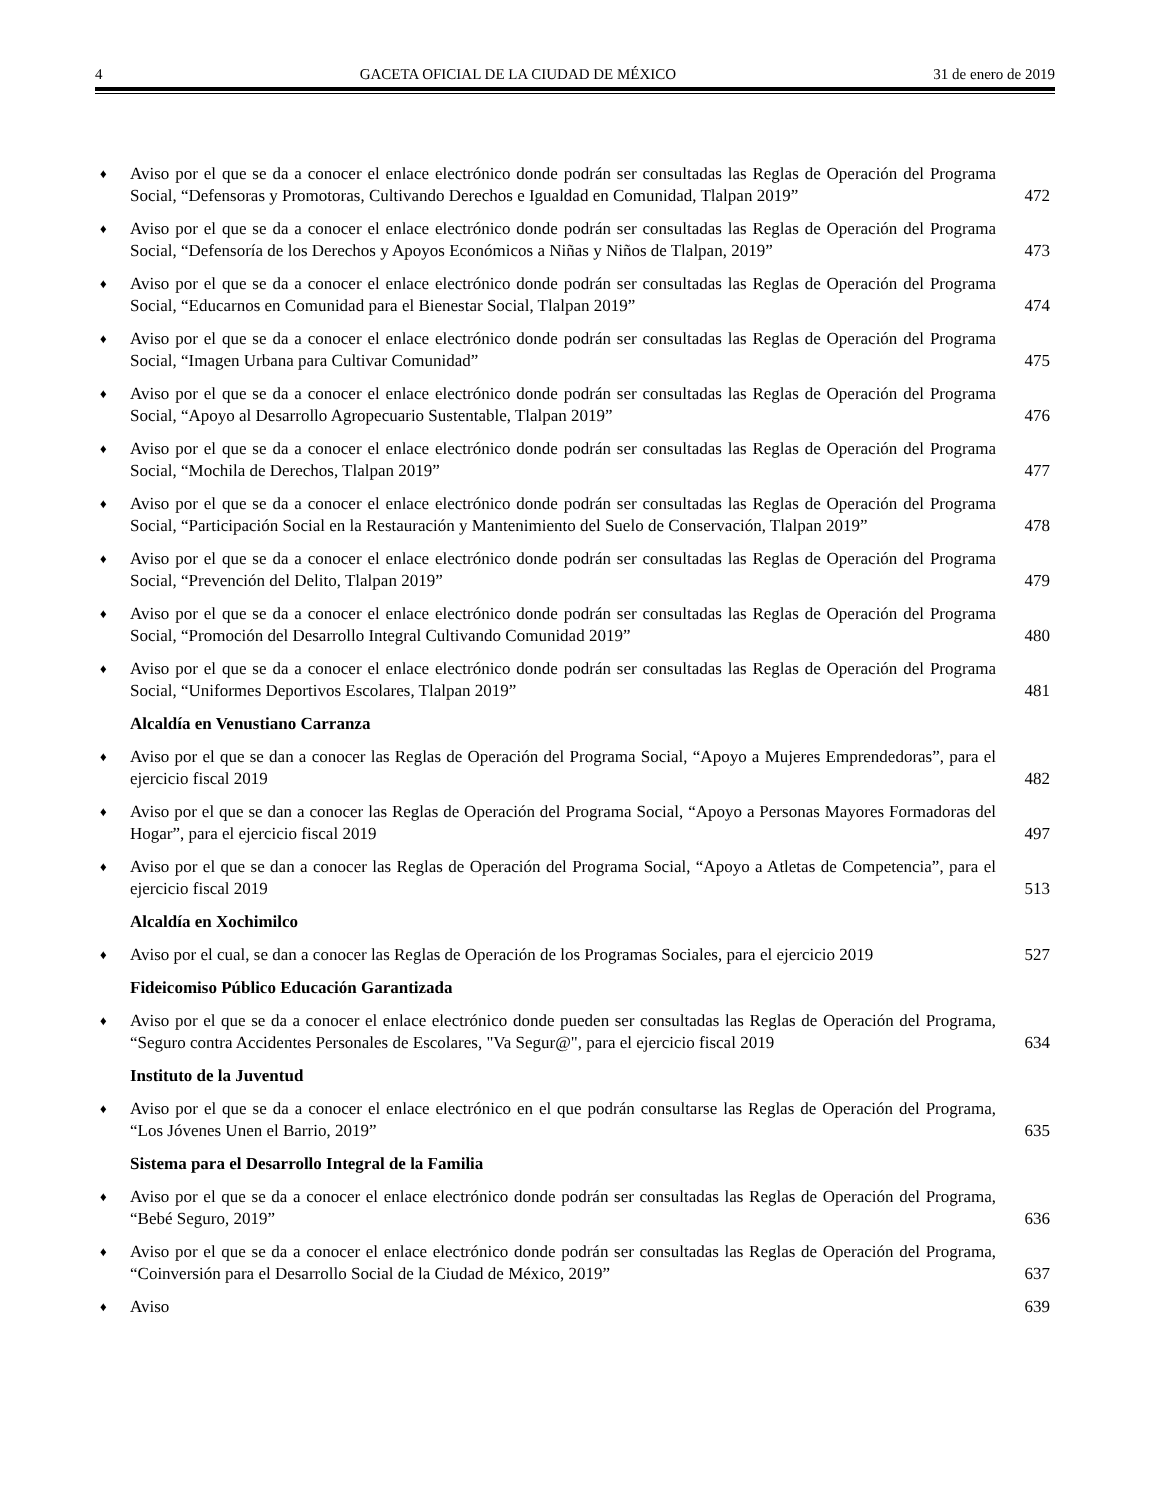4 GACETA OFICIAL DE LA CIUDAD DE MÉXICO 31 de enero de 2019
♦ Aviso por el que se da a conocer el enlace electrónico donde podrán ser consultadas las Reglas de Operación del Programa Social, “Defensoras y Promotoras, Cultivando Derechos e Igualdad en Comunidad, Tlalpan 2019” 472
♦ Aviso por el que se da a conocer el enlace electrónico donde podrán ser consultadas las Reglas de Operación del Programa Social, “Defensoría de los Derechos y Apoyos Económicos a Niñas y Niños de Tlalpan, 2019” 473
♦ Aviso por el que se da a conocer el enlace electrónico donde podrán ser consultadas las Reglas de Operación del Programa Social, “Educarnos en Comunidad para el Bienestar Social, Tlalpan 2019” 474
♦ Aviso por el que se da a conocer el enlace electrónico donde podrán ser consultadas las Reglas de Operación del Programa Social, “Imagen Urbana para Cultivar Comunidad” 475
♦ Aviso por el que se da a conocer el enlace electrónico donde podrán ser consultadas las Reglas de Operación del Programa Social, “Apoyo al Desarrollo Agropecuario Sustentable, Tlalpan 2019” 476
♦ Aviso por el que se da a conocer el enlace electrónico donde podrán ser consultadas las Reglas de Operación del Programa Social, “Mochila de Derechos, Tlalpan 2019” 477
♦ Aviso por el que se da a conocer el enlace electrónico donde podrán ser consultadas las Reglas de Operación del Programa Social, “Participación Social en la Restauración y Mantenimiento del Suelo de Conservación, Tlalpan 2019” 478
♦ Aviso por el que se da a conocer el enlace electrónico donde podrán ser consultadas las Reglas de Operación del Programa Social, “Prevención del Delito, Tlalpan 2019” 479
♦ Aviso por el que se da a conocer el enlace electrónico donde podrán ser consultadas las Reglas de Operación del Programa Social, “Promoción del Desarrollo Integral Cultivando Comunidad 2019” 480
♦ Aviso por el que se da a conocer el enlace electrónico donde podrán ser consultadas las Reglas de Operación del Programa Social, “Uniformes Deportivos Escolares, Tlalpan 2019” 481
Alcaldía en Venustiano Carranza
♦ Aviso por el que se dan a conocer las Reglas de Operación del Programa Social, “Apoyo a Mujeres Emprendedoras”, para el ejercicio fiscal 2019 482
♦ Aviso por el que se dan a conocer las Reglas de Operación del Programa Social, “Apoyo a Personas Mayores Formadoras del Hogar”, para el ejercicio fiscal 2019 497
♦ Aviso por el que se dan a conocer las Reglas de Operación del Programa Social, “Apoyo a Atletas de Competencia”, para el ejercicio fiscal 2019 513
Alcaldía en Xochimilco
♦ Aviso por el cual, se dan a conocer las Reglas de Operación de los Programas Sociales, para el ejercicio 2019 527
Fideicomiso Público Educación Garantizada
♦ Aviso por el que se da a conocer el enlace electrónico donde pueden ser consultadas las Reglas de Operación del Programa, “Seguro contra Accidentes Personales de Escolares, "Va Segur@", para el ejercicio fiscal 2019 634
Instituto de la Juventud
♦ Aviso por el que se da a conocer el enlace electrónico en el que podrán consultarse las Reglas de Operación del Programa, “Los Jóvenes Unen el Barrio, 2019” 635
Sistema para el Desarrollo Integral de la Familia
♦ Aviso por el que se da a conocer el enlace electrónico donde podrán ser consultadas las Reglas de Operación del Programa, “Bebé Seguro, 2019” 636
♦ Aviso por el que se da a conocer el enlace electrónico donde podrán ser consultadas las Reglas de Operación del Programa, “Coinversión para el Desarrollo Social de la Ciudad de México, 2019” 637
♦ Aviso 639